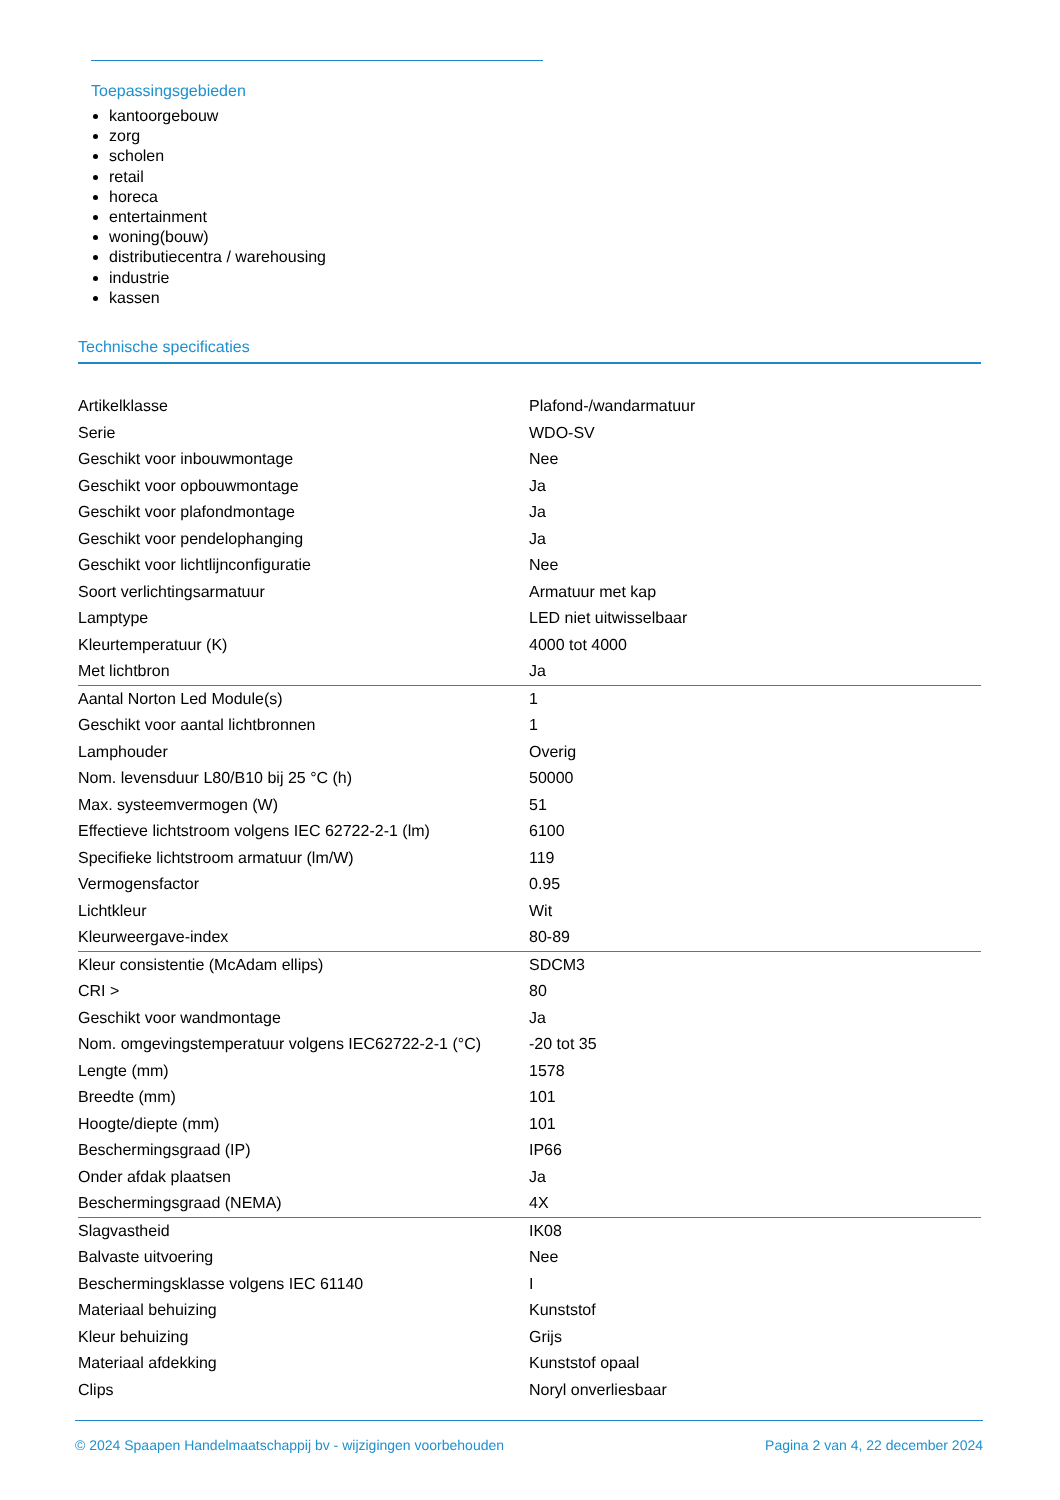Toepassingsgebieden
kantoorgebouw
zorg
scholen
retail
horeca
entertainment
woning(bouw)
distributiecentra / warehousing
industrie
kassen
Technische specificaties
| Artikelklasse | Plafond-/wandarmatuur |
| Serie | WDO-SV |
| Geschikt voor inbouwmontage | Nee |
| Geschikt voor opbouwmontage | Ja |
| Geschikt voor plafondmontage | Ja |
| Geschikt voor pendelophanging | Ja |
| Geschikt voor lichtlijnconfiguratie | Nee |
| Soort verlichtingsarmatuur | Armatuur met kap |
| Lamptype | LED niet uitwisselbaar |
| Kleurtemperatuur (K) | 4000 tot 4000 |
| Met lichtbron | Ja |
| Aantal Norton Led Module(s) | 1 |
| Geschikt voor aantal lichtbronnen | 1 |
| Lamphouder | Overig |
| Nom. levensduur L80/B10 bij 25 °C (h) | 50000 |
| Max. systeemvermogen (W) | 51 |
| Effectieve lichtstroom volgens IEC 62722-2-1 (lm) | 6100 |
| Specifieke lichtstroom armatuur (lm/W) | 119 |
| Vermogensfactor | 0.95 |
| Lichtkleur | Wit |
| Kleurweergave-index | 80-89 |
| Kleur consistentie (McAdam ellips) | SDCM3 |
| CRI > | 80 |
| Geschikt voor wandmontage | Ja |
| Nom. omgevingstemperatuur volgens IEC62722-2-1 (°C) | -20 tot 35 |
| Lengte (mm) | 1578 |
| Breedte (mm) | 101 |
| Hoogte/diepte (mm) | 101 |
| Beschermingsgraad (IP) | IP66 |
| Onder afdak plaatsen | Ja |
| Beschermingsgraad (NEMA) | 4X |
| Slagvastheid | IK08 |
| Balvaste uitvoering | Nee |
| Beschermingsklasse volgens IEC 61140 | I |
| Materiaal behuizing | Kunststof |
| Kleur behuizing | Grijs |
| Materiaal afdekking | Kunststof opaal |
| Clips | Noryl onverliesbaar |
© 2024 Spaapen Handelmaatschappij bv - wijzigingen voorbehouden Pagina 2 van 4, 22 december 2024